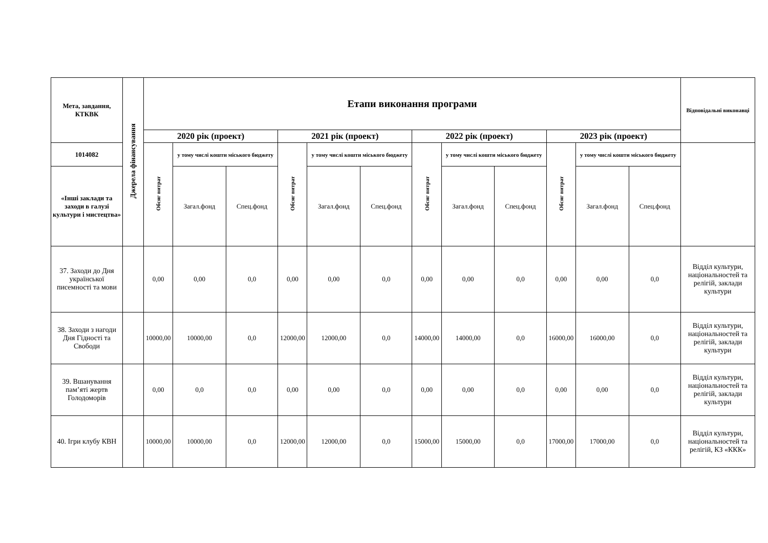| Мета, завдання, КТКВК | Джерела фінансування | Етапи виконання програми | | | | | | | | | | | | Відповідальні виконавці |
| --- | --- | --- | --- | --- | --- | --- | --- | --- | --- | --- | --- | --- | --- | --- |
| | | 2020 рік (проект) | | | 2021 рік (проект) | | | 2022 рік (проект) | | | 2023 рік (проект) | | | |
| 1014082 | | Обсяг витрат | у тому числі кошти міського бюджету | | Обсяг витрат | у тому числі кошти міського бюджету | | Обсяг витрат | у тому числі кошти міського бюджету | | Обсяг витрат | у тому числі кошти міського бюджету | | |
| «Інші заклади та заходи в галузі культури і мистецтва» | | | Загал.фонд | Спец.фонд | | Загал.фонд | Спец.фонд | | Загал.фонд | Спец.фонд | | Загал.фонд | Спец.фонд | |
| 37. Заходи до Дня української писемності та мови | | 0,00 | 0,00 | 0,0 | 0,00 | 0,00 | 0,0 | 0,00 | 0,00 | 0,0 | 0,00 | 0,00 | 0,0 | Відділ культури, національностей та релігій, заклади культури |
| 38. Заходи з нагоди Дня Гідності та Свободи | | 10000,00 | 10000,00 | 0,0 | 12000,00 | 12000,00 | 0,0 | 14000,00 | 14000,00 | 0,0 | 16000,00 | 16000,00 | 0,0 | Відділ культури, національностей та релігій, заклади культури |
| 39. Вшанування пам’яті жертв Голодоморів | | 0,00 | 0,0 | 0,0 | 0,00 | 0,00 | 0,0 | 0,00 | 0,00 | 0,0 | 0,00 | 0,00 | 0,0 | Відділ культури, національностей та релігій, заклади культури |
| 40. Ігри клубу КВН | | 10000,00 | 10000,00 | 0,0 | 12000,00 | 12000,00 | 0,0 | 15000,00 | 15000,00 | 0,0 | 17000,00 | 17000,00 | 0,0 | Відділ культури, національностей та релігій, КЗ «ККК» |